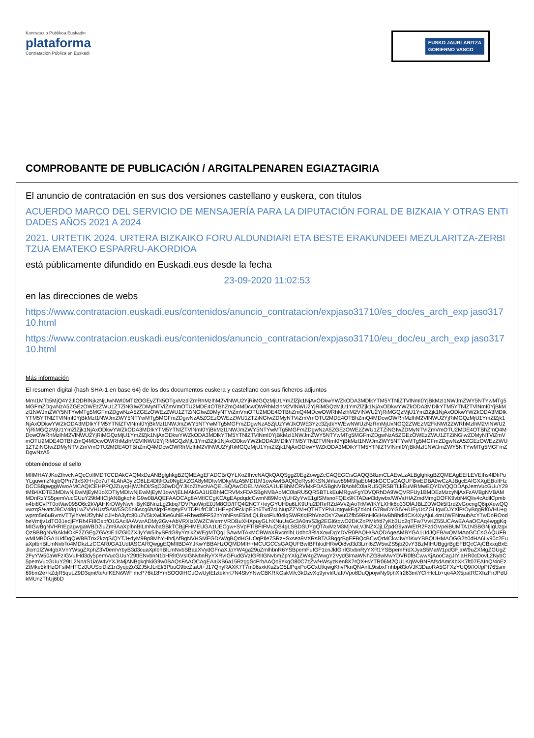Kontratazio Publikoa Euskadin
plataforma
Contratación Pública en Euskadi
EUSKO JAURLARITZA
GOBIERNO VASCO
COMPROBANTE DE PUBLICACIÓN / ARGITALPENAREN EGIAZTAGIRIA
El anuncio de contratación en sus dos versiones castellano y euskera, con títulos
ACUERDO MARCO DEL SERVICIO DE MENSAJERÍA PARA LA DIPUTACIÓN FORAL DE BIZKAIA Y OTRAS ENTIDADES AÑOS 2021 A 2024
2021. URTETIK 2024. URTERA BIZKAIKO FORU ALDUNDIARI ETA BESTE ERAKUNDEEI MEZULARITZA-ZERBITZUA EMATEKO ESPARRU-AKORDIOA
está públicamente difundido en Euskadi.eus desde la fecha
23-09-2020 11:02:53
en las direcciones de webs
https://www.contratacion.euskadi.eus/contenidos/anuncio_contratacion/expjaso31710/es_doc/es_arch_exp jaso31710.html
https://www.contratacion.euskadi.eus/contenidos/anuncio_contratacion/expjaso31710/eu_doc/eu_arch_exp jaso31710.html
Más información
El resumen digital (hash SHA-1 en base 64) de los dos documentos euskera y castellano con sus ficheros adjuntos
MmI1MTc5MjQ4Y2JlODRlNjkzNjUwNWI0MTI2OGEyZTk5OTgxMzdlZmRhMzlhM2VlNWU2YjRiMGQzMjU1YmZlZjk1NjAxODkwYWZkODA3MDlkYTM5YTNlZTVlNmI0YjBkMzI1NWJmZWY5NTYwMTg5MGFmZDgwNzA5ZGEzOWEzZWU1ZTZiNGIwZDMyNTViZmVmOTU2MDE4OTBhZmQ4MDcwOWRhMzlhM2VlNWU2YjRiMGQzMjU1YmZlZjk1NjAxODkwYWZkODA3MDlkYTM5YTNlZTVlNmI0YjBkMzI1NWJmZWY5NTYwMTg5MGFmZDgwNzA5ZGEzOWEzZWU1ZTZiNGIwZDMyNTViZmVmOTU2MDE4OTBhZmQ4MDcwOWRhMzlhM2VlNWU2YjRiMGQzMjU1YmZlZjk1NjAxODkwYWZkODA3MDlkYTM5YTNlZTVlNmI0YjBkMzI1NWJmZWY5NTYwMTg5MGFmZDgwNzA5ZGEzOWEzZWU1ZTZiNGIwZDMyNTViZmVmOTU2MDE4OTBhZmQ4MDcwOWRhMzlhM2VlNWU2YjRiMGQzMjU1YmZlZjk1NjAxODkwYWZkODA3MDlkYTM5YTNlZTVlNmI0YjBkMzI1NWJmZWY5NTYwMTg5MGFmZDgwNzA5ZjUzYWJkOWE3Yzc3ZjdkYWEwNWUzNzRmMjUxNGQ2ZWEzM2FkNWI2ZWRhMzlhM2VlNWU2YjRiMGQzMjU1YmZlZjk1NjAxODkwYWZkODA3MDlkYTM5YTNlZTVlNmI0YjBkMzI1NWJmZWY5NTYwMTg5MGFmZDgwNzA5ZGEzOWEzZWU1ZTZiNGIwZDMyNTViZmVmOTU2MDE4OTBhZmQ4MDcwOWRhMzlhM2VlNWU2YjRiMGQzMjU1YmZlZjk1NjAxODkwYWZkODA3MDlkYTM5YTNlZTVlNmI0YjBkMzI1NWJmZWY5NTYwMTg5MGFmZDgwNzA5ZGEzOWEzZWU1ZTZiNGIwZDMyNTViZmVmOTU2MDE4OTBhZmQ4MDcwOWRhMzlhM2VlNWU2YjRiMGQzMjU1YmZlZjk1NjAxODkwYWZkODA3MDlkYTM5YTNlZTVlNmI0YjBkMzI1NWJmZWY5NTYwMTg5MGFmZDgwNzA5ZGEzOWEzZWU1ZTZiNGIwZDMyNTViZmVmOTU2MDE4OTBhZmQ4MDcwOWRhMzlhM2VlNWU2YjRiMGQzMjU1YmZlZjk1NjAxODkwYWZkODA3MDlkYTM5YTNlZTVlNmI0YjBkMzI1NWJmZWY5NTYwMTg5MGFmZDgwNzA5
obteniéndose el sello
MIIMHAYJKoZIhvcNAQcCoIIMDTCCDAkCAQMxDzANBglghkgBZQMEAgEFADCBrQYLKoZIhvcNAQkQAQSggZ0EgZowgZcCAQEGCisGAQQB8zmCLAEwLzALBglghkgBZQMEAgEEILEVEIhs4lDfiPuYLguwmzNqjbQPn73xSXH+j0c7uT4LAhA3ylzO8LE4Dl9rDz0NgEXZGA8yMDIwMDkyMzA5MDI1M1owAwIBAQIQcRysKKSNJihfaw89Ml9fjaEbMBkGCCsGAQUFBwEDBA0wCzAJBgcEAIGXXgEBoIIHzDCCB8gwggWwoAMCAQICEHPPQJZuyqHjWJhOI/SqO30wDQYJKoZIhvcNAQELBQAwODELMAkGA1UEBhMCRVMxFDASBgNVBAoMC0laRU5QRSBTLkEuMRMwEQYDVQQDDApJemVucGUuY29tMB4XDTE3MDIwNjEwMjEyM1oXDTIyMDIwNjEwMjEyM1owVjELMAkGA1UEBhMCRVMxFDASBgNVBAoMC0laRU5QRSBTLkEuMRgwFgYDVQRhDA9WQVRFUy1BMDEzMzcyNjAxFzAVBgNVBAMMDnRzYS5pemVucGUuY29tMIICIjANBgkqhkiG9w0BAQEFAAOCAg8AMIICCgKCAgEApdqdcCwmN89MpVjUH2yYwE1gfSMsnoFQEx9KTADa43dywbx/WiVaHIAZmdMmgDOFK9vbN4Qliv4cAdilCpmbn4bi8CvPT0otVav095O6c2kVjAHKrDWyNw/i+ByKBNnzLgZkbq7OVPuoWpE0JM8OD/tTQ4l2NC7+IeyGYUH0u6LK9Ufu2DReRZdAVv2jAoTrMWtKYLXHk8o33OlAJBLZDWOk5f1rdZvGocngQ6ipXewQQvwzqS/+attrJ9CV48q1wZVVHUsfSAW5SO5oi6scg6hAlqxEeiqeyEVTDPLfrCiiC1HE+pOFckipE5h6Tvd7cLNupZZYM+QTHTYPNUqtgwkEqZd4oLG78wDYGIV+/UEyUcZGLIgwDJYXiP/OyBqgRf0VHU+gwprm5e6uBvmVTTylhVeUf2yhMldJl+bA3yfc80u2V5kXwlJ6e6uhiE+Rhwd9FF52nYnNFssE5hdlQLBxoFluf04lqSWRtiqIRhVnzOsYZwu0Zfb59RnHiGIHwBh8hdldCK4XyAjuL4mUWENraubAcY7wDoROodheVmtjv1dTO31edjFYRh4FI8OxpfO1GAcilAAVwrADMy2Gv+AbVRXizXWZCWxrmVRDBuXHXpuyGLhXNuUsGc3A0m/S3g2EGl6tqwO2DKZoPMkf/tI7yKb3Uc2qTFw7VvKZ55UCAwEAAaOCAq4wggKqMIGwBgNVHRIEgagwgaWBD2luZm9AaXplbnBlLmNvbaSBkTCBjjFHMEUGA1UECgw+SVpFTlBFIFMuQS4gLSBDSUYgQTAxMzM3MjYwLVJNZXJjLlZpdG9yaWEtR2FzdGVpeiBUMTA1NSBGNjIgUzgxQzBBBgNVBAkMOkF2ZGEgZGVsIE1lZGl0ZXJyYW5lbyBFdG9yYmlkZWEgMTQgLSAwMTAxMCBWaXRvcmlhLUdhc3RlaXowDgYDVR0PAQH/BAQDAgeAMBYGA1UdJQEB/wQMMAoGCCsGAQUFBwMIMB0GA1UdDgQWBBTnx2kzqS/QYTJ+dyM9Bp8MhYHhdjAfBgNVHSMEGDAWgBQdHGUOqPIle7SRz+Sxsea9VXRsBTA3BggrBgEFBQcBCwQrMCkwJwYIKwYBBQUHMAOGG2h0dHA6Ly90c2EuaXplbnBlLmNvbTo4MDkzLzCCAR0GA1UdIASCARQwggEQMIIBDAYJKwYBBAHzOQMDMIH+MCUGCCsGAQUFBwIBFhlodHRwOi8vd3d3Lml6ZW5wZS5jb20vY3BzMIHUBggrBgEFBQcCAjCBxxqBxEJlcm1lZW4gbXVnYWsgZXphZ3V0emVrbyB3d3cuaXplbnBlLmNvbSBaaXVydGFnaXJpYW4ga29uZmlhbnR6YSBpemFuIGF1cnJldGlrIGtvbnRyYXR1YSBpemFrdXJyaS5MaW1pdGFjaW9uZXMgZGUgZ2FyYW50aWFzIGVuIHd3dy5pemVucGUuY29tIENvbnN1bHRlIGVsIGNvbnRyYXRvIGFudGVzIGRlIGNvbmZpYXIgZW4gZWwgY2VydGlmaWNhZG8wMwYDVR0fBCwwKjAooCagJIYiaHR0cDovL2NybC5pemVucGUuY29tL2NnaS1iaW4vYXJsMjANBgkqhkiG9w0BAQsFAAOCAgEAaiXB6a15RzggScFrhAAQo9ekgO80C7zZwf+WsyzKen8X7rQX+sYTR06M2QULKqWvBNFAfsdAmrXbXK7lt07EAInQ/4nEzZtMke5kfHzOFslMHTCz0UUSciDiZ1n3yqqZo3ZJ5kJLrEl/3PbuG9bcZtaUt+J17QnyRAXK7T7m06sxkKuZsO5LlPqxPoGCxUl/qwgKhvPknQNAnIL9isbxFnhbp83oVJK3DaoRA5GFXzYUQ9/XX/pPt765sm69bm2e+kZdjR5quLZ9D3qmt/te/oIKENi9WFlmcP76k18YmSOO0lHCuOwUylEIztekhrt7N4SlvYNwCBKRKGskVl/c3kDzvXq9yrvIifUaft/Vpo8DuQpojwNy9phXfr263mtYClrHcLb+qe4AX5patRCXhzFnJPdUkMUnzThUj6bD